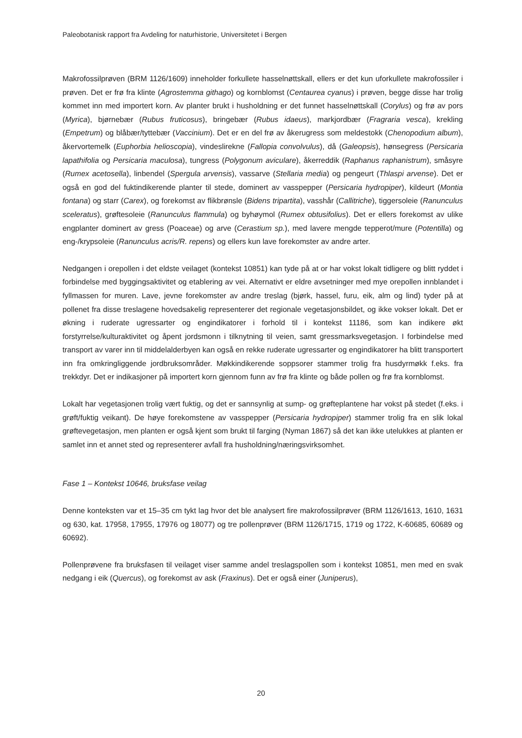Paleobotanisk rapport fra Avdeling for naturhistorie, Universitetet i Bergen
Makrofossilprøven (BRM 1126/1609) inneholder forkullete hasselnøttskall, ellers er det kun uforkullete makrofossiler i prøven. Det er frø fra klinte (Agrostemma githago) og kornblomst (Centaurea cyanus) i prøven, begge disse har trolig kommet inn med importert korn. Av planter brukt i husholdning er det funnet hasselnøttskall (Corylus) og frø av pors (Myrica), bjørnebær (Rubus fruticosus), bringebær (Rubus idaeus), markjordbær (Fragraria vesca), krekling (Empetrum) og blåbær/tyttebær (Vaccinium). Det er en del frø av åkerugress som meldestokk (Chenopodium album), åkervortemelk (Euphorbia helioscopia), vindeslirekne (Fallopia convolvulus), då (Galeopsis), hønsegress (Persicaria lapathifolia og Persicaria maculosa), tungress (Polygonum aviculare), åkerreddik (Raphanus raphanistrum), småsyre (Rumex acetosella), linbendel (Spergula arvensis), vassarve (Stellaria media) og pengeurt (Thlaspi arvense). Det er også en god del fuktindikerende planter til stede, dominert av vasspepper (Persicaria hydropiper), kildeurt (Montia fontana) og starr (Carex), og forekomst av flikbrønsle (Bidens tripartita), vasshår (Callitriche), tiggersoleie (Ranunculus sceleratus), grøftesoleie (Ranunculus flammula) og byhøymol (Rumex obtusifolius). Det er ellers forekomst av ulike engplanter dominert av gress (Poaceae) og arve (Cerastium sp.), med lavere mengde tepperot/mure (Potentilla) og eng-/krypsoleie (Ranunculus acris/R. repens) og ellers kun lave forekomster av andre arter.
Nedgangen i orepollen i det eldste veilaget (kontekst 10851) kan tyde på at or har vokst lokalt tidligere og blitt ryddet i forbindelse med byggingsaktivitet og etablering av vei. Alternativt er eldre avsetninger med mye orepollen innblandet i fyllmassen for muren. Lave, jevne forekomster av andre treslag (bjørk, hassel, furu, eik, alm og lind) tyder på at pollenet fra disse treslagene hovedsakelig representerer det regionale vegetasjonsbildet, og ikke vokser lokalt. Det er økning i ruderate ugressarter og engindikatorer i forhold til i kontekst 11186, som kan indikere økt forstyrrelse/kulturaktivitet og åpent jordsmonn i tilknytning til veien, samt gressmarksvegetasjon. I forbindelse med transport av varer inn til middelalderbyen kan også en rekke ruderate ugressarter og engindikatorer ha blitt transportert inn fra omkringliggende jordbruksområder. Møkkindikerende soppsorer stammer trolig fra husdyrmøkk f.eks. fra trekkdyr. Det er indikasjoner på importert korn gjennom funn av frø fra klinte og både pollen og frø fra kornblomst.
Lokalt har vegetasjonen trolig vært fuktig, og det er sannsynlig at sump- og grøfteplantene har vokst på stedet (f.eks. i grøft/fuktig veikant). De høye forekomstene av vasspepper (Persicaria hydropiper) stammer trolig fra en slik lokal grøftevegetasjon, men planten er også kjent som brukt til farging (Nyman 1867) så det kan ikke utelukkes at planten er samlet inn et annet sted og representerer avfall fra husholdning/næringsvirksomhet.
Fase 1 – Kontekst 10646, bruksfase veilag
Denne konteksten var et 15–35 cm tykt lag hvor det ble analysert fire makrofossilprøver (BRM 1126/1613, 1610, 1631 og 630, kat. 17958, 17955, 17976 og 18077) og tre pollenprøver (BRM 1126/1715, 1719 og 1722, K-60685, 60689 og 60692).
Pollenprøvene fra bruksfasen til veilaget viser samme andel treslagspollen som i kontekst 10851, men med en svak nedgang i eik (Quercus), og forekomst av ask (Fraxinus). Det er også einer (Juniperus),
20